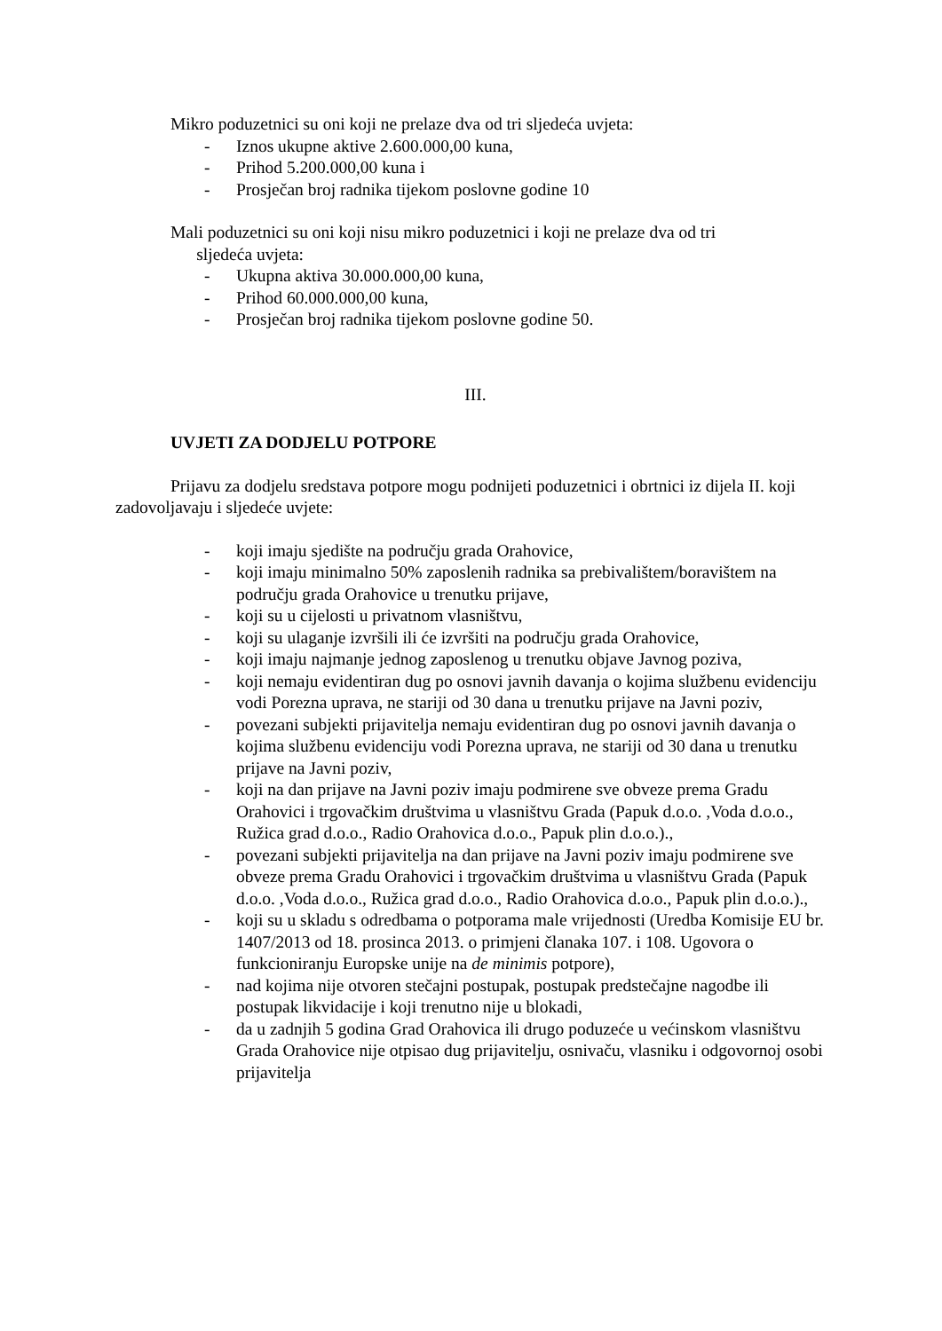Mikro poduzetnici su oni koji ne prelaze dva od tri sljedeća uvjeta:
- Iznos ukupne aktive 2.600.000,00 kuna,
- Prihod 5.200.000,00 kuna i
- Prosječan broj radnika tijekom poslovne godine 10
Mali poduzetnici su oni koji nisu mikro poduzetnici i koji ne prelaze dva od tri
sljedeća uvjeta:
- Ukupna aktiva 30.000.000,00 kuna,
- Prihod 60.000.000,00 kuna,
- Prosječan broj radnika tijekom poslovne godine 50.
III.
UVJETI ZA DODJELU POTPORE
Prijavu za dodjelu sredstava potpore mogu podnijeti poduzetnici i obrtnici iz dijela II. koji zadovoljavaju i sljedeće uvjete:
- koji imaju sjedište na području grada Orahovice,
- koji imaju minimalno 50% zaposlenih radnika sa prebivalištem/boravištem na području grada Orahovice u trenutku prijave,
- koji su u cijelosti u privatnom vlasništvu,
- koji su ulaganje izvršili ili će izvršiti na području grada Orahovice,
- koji imaju najmanje jednog zaposlenog u trenutku objave Javnog poziva,
- koji nemaju evidentiran dug po osnovi javnih davanja o kojima službenu evidenciju vodi Porezna uprava, ne stariji od 30 dana u trenutku prijave na Javni poziv,
- povezani subjekti prijavitelja nemaju evidentiran dug po osnovi javnih davanja o kojima službenu evidenciju vodi Porezna uprava, ne stariji od 30 dana u trenutku prijave na Javni poziv,
- koji na dan prijave na Javni poziv imaju podmirene sve obveze prema Gradu Orahovici i trgovačkim društvima u vlasništvu Grada (Papuk d.o.o. ,Voda d.o.o., Ružica grad d.o.o., Radio Orahovica d.o.o., Papuk plin d.o.o.).,
- povezani subjekti prijavitelja na dan prijave na Javni poziv imaju podmirene sve obveze prema Gradu Orahovici i trgovačkim društvima u vlasništvu Grada (Papuk d.o.o. ,Voda d.o.o., Ružica grad d.o.o., Radio Orahovica d.o.o., Papuk plin d.o.o.).,
- koji su u skladu s odredbama o potporama male vrijednosti (Uredba Komisije EU br. 1407/2013 od 18. prosinca 2013. o primjeni članaka 107. i 108. Ugovora o funkcioniranju Europske unije na de minimis potpore),
- nad kojima nije otvoren stečajni postupak, postupak predstečajne nagodbe ili postupak likvidacije i koji trenutno nije u blokadi,
- da u zadnjih 5 godina Grad Orahovica ili drugo poduzeće u većinskom vlasništvu Grada Orahovice nije otpisao dug prijavitelju, osnivaču, vlasniku i odgovornoj osobi prijavitelja